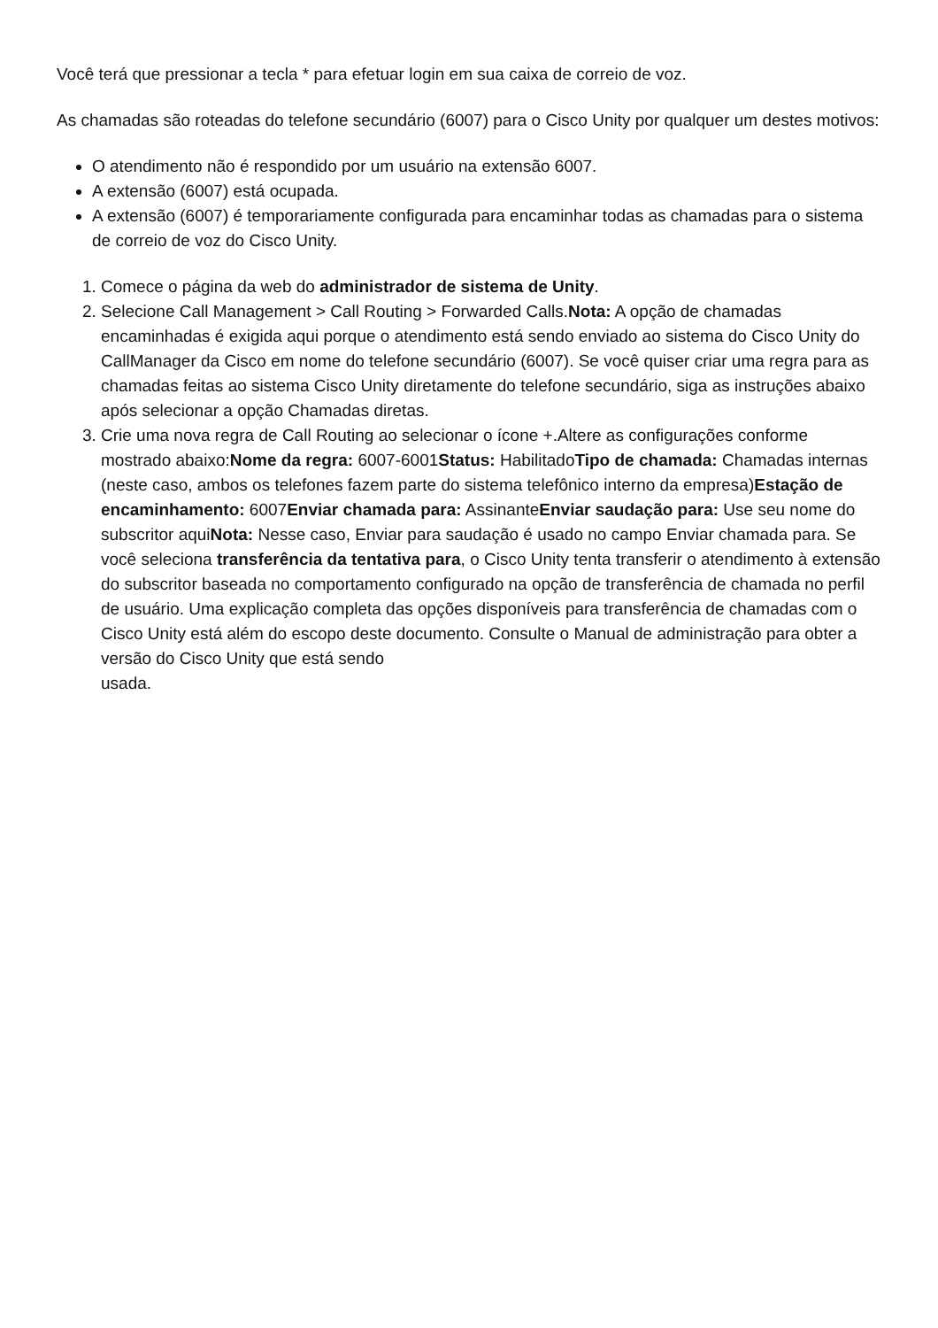Você terá que pressionar a tecla * para efetuar login em sua caixa de correio de voz.
As chamadas são roteadas do telefone secundário (6007) para o Cisco Unity por qualquer um destes motivos:
O atendimento não é respondido por um usuário na extensão 6007.
A extensão (6007) está ocupada.
A extensão (6007) é temporariamente configurada para encaminhar todas as chamadas para o sistema de correio de voz do Cisco Unity.
1. Comece o página da web do administrador de sistema de Unity.
2. Selecione Call Management > Call Routing > Forwarded Calls.Nota: A opção de chamadas encaminhadas é exigida aqui porque o atendimento está sendo enviado ao sistema do Cisco Unity do CallManager da Cisco em nome do telefone secundário (6007). Se você quiser criar uma regra para as chamadas feitas ao sistema Cisco Unity diretamente do telefone secundário, siga as instruções abaixo após selecionar a opção Chamadas diretas.
3. Crie uma nova regra de Call Routing ao selecionar o ícone +.Altere as configurações conforme mostrado abaixo:Nome da regra: 6007-6001Status: HabilitadoTipo de chamada: Chamadas internas (neste caso, ambos os telefones fazem parte do sistema telefônico interno da empresa)Estação de encaminhamento: 6007Enviar chamada para: AssinanteEnviar saudação para: Use seu nome do subscritor aquiNota: Nesse caso, Enviar para saudação é usado no campo Enviar chamada para. Se você seleciona transferência da tentativa para, o Cisco Unity tenta transferir o atendimento à extensão do subscritor baseada no comportamento configurado na opção de transferência de chamada no perfil de usuário. Uma explicação completa das opções disponíveis para transferência de chamadas com o Cisco Unity está além do escopo deste documento. Consulte o Manual de administração para obter a versão do Cisco Unity que está sendo
usada.